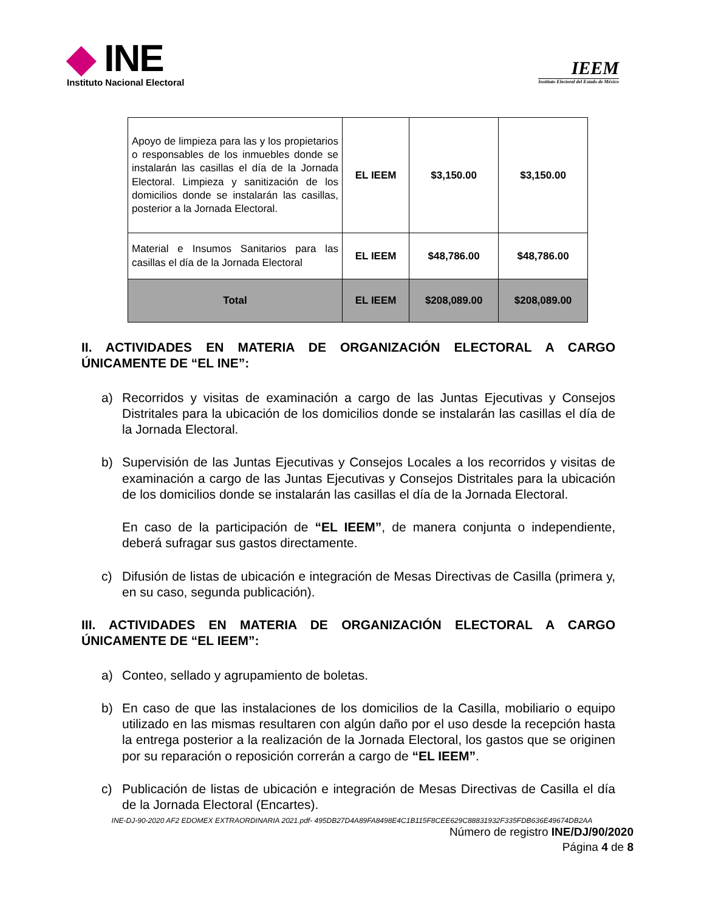◆ INE
Instituto Nacional Electoral
IEEM
Instituto Electoral del Estado de México
| Apoyo de limpieza para las y los propietarios o responsables de los inmuebles donde se instalarán las casillas el día de la Jornada Electoral. Limpieza y sanitización de los domicilios donde se instalarán las casillas, posterior a la Jornada Electoral. | EL IEEM | $3,150.00 | $3,150.00 |
| Material e Insumos Sanitarios para las casillas el día de la Jornada Electoral | EL IEEM | $48,786.00 | $48,786.00 |
| Total | EL IEEM | $208,089.00 | $208,089.00 |
II. ACTIVIDADES EN MATERIA DE ORGANIZACIÓN ELECTORAL A CARGO ÚNICAMENTE DE “EL INE”:
a) Recorridos y visitas de examinación a cargo de las Juntas Ejecutivas y Consejos Distritales para la ubicación de los domicilios donde se instalarán las casillas el día de la Jornada Electoral.
b) Supervisión de las Juntas Ejecutivas y Consejos Locales a los recorridos y visitas de examinación a cargo de las Juntas Ejecutivas y Consejos Distritales para la ubicación de los domicilios donde se instalarán las casillas el día de la Jornada Electoral.
En caso de la participación de “EL IEEM”, de manera conjunta o independiente, deberá sufragar sus gastos directamente.
c) Difusión de listas de ubicación e integración de Mesas Directivas de Casilla (primera y, en su caso, segunda publicación).
III. ACTIVIDADES EN MATERIA DE ORGANIZACIÓN ELECTORAL A CARGO ÚNICAMENTE DE “EL IEEM”:
a) Conteo, sellado y agrupamiento de boletas.
b) En caso de que las instalaciones de los domicilios de la Casilla, mobiliario o equipo utilizado en las mismas resultaren con algún daño por el uso desde la recepción hasta la entrega posterior a la realización de la Jornada Electoral, los gastos que se originen por su reparación o reposición correrán a cargo de “EL IEEM”.
c) Publicación de listas de ubicación e integración de Mesas Directivas de Casilla el día de la Jornada Electoral (Encartes).
INE-DJ-90-2020 AF2 EDOMEX EXTRAORDINARIA 2021.pdf- 495DB27D4A89FA8498E4C1B115F8CEE629C88831932F335FDB636E49674DB2AA
Número de registro INE/DJ/90/2020
Página 4 de 8